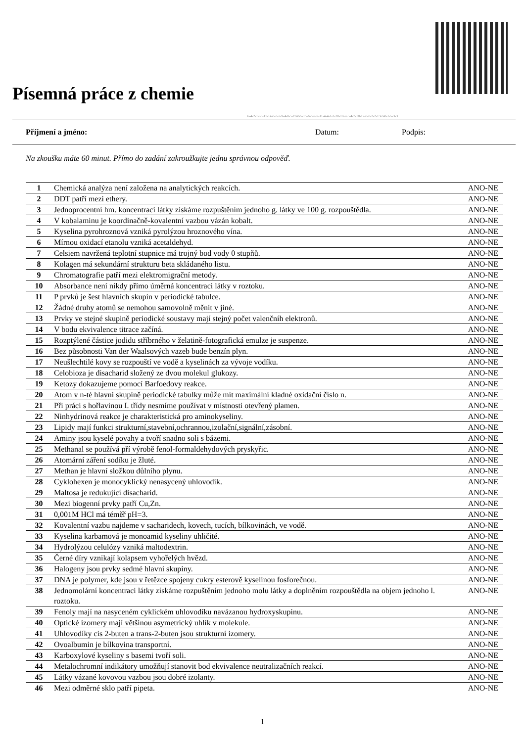Písemná práce z chemie
6-4-2-12-6-11-14-6-3-7-9-4-8-5-19-8-5-15-6-6-9-9-11-4-4-1-2-20-10-7-5-4-7-10-17-8-8-2-2-13-3-8-1-5-3-3
Příjmení a jméno: Datum: Podpis:
Na zkoušku máte 60 minut. Přímo do zadání zakroužkujte jednu správnou odpověď.
| 1 | Chemická analýza není založena na analytických reakcích. | ANO-NE |
| 2 | DDT patří mezi ethery. | ANO-NE |
| 3 | Jednoprocentní hm. koncentraci látky získáme rozpuštěním jednoho g. látky ve 100 g. rozpouštědla. | ANO-NE |
| 4 | V kobalaminu je koordinačně-kovalentní vazbou vázán kobalt. | ANO-NE |
| 5 | Kyselina pyrohroznová vzniká pyrolýzou hroznového vína. | ANO-NE |
| 6 | Mírnou oxidací etanolu vzniká acetaldehyd. | ANO-NE |
| 7 | Celsiem navržená teplotní stupnice má trojný bod vody 0 stupňů. | ANO-NE |
| 8 | Kolagen má sekundární strukturu beta skládaného listu. | ANO-NE |
| 9 | Chromatografie patří mezi elektromigrační metody. | ANO-NE |
| 10 | Absorbance není nikdy přímo úměrná koncentraci látky v roztoku. | ANO-NE |
| 11 | P prvků je šest hlavních skupin v periodické tabulce. | ANO-NE |
| 12 | Žádné druhy atomů se nemohou samovolně měnit v jiné. | ANO-NE |
| 13 | Prvky ve stejné skupině periodické soustavy mají stejný počet valenčníh elektronů. | ANO-NE |
| 14 | V bodu ekvivalence titrace začíná. | ANO-NE |
| 15 | Rozptýlené částice jodidu stříbrného v želatině-fotografická emulze je suspenze. | ANO-NE |
| 16 | Bez působnosti Van der Waalsových vazeb bude benzín plyn. | ANO-NE |
| 17 | Neušlechtilé kovy se rozpouští ve vodě a kyselinách za vývoje vodíku. | ANO-NE |
| 18 | Celobioza je disacharid složený ze dvou molekul glukozy. | ANO-NE |
| 19 | Ketozy dokazujeme pomocí Barfoedovy reakce. | ANO-NE |
| 20 | Atom v n-té hlavní skupině periodické tabulky může mít maximální kladné oxidační číslo n. | ANO-NE |
| 21 | Při práci s hořlavinou I. třídy nesmíme používat v místnosti otevřený plamen. | ANO-NE |
| 22 | Ninhydrinová reakce je charakteristická pro aminokyseliny. | ANO-NE |
| 23 | Lipidy mají funkci strukturní,stavební,ochrannou,izolační,signální,zásobní. | ANO-NE |
| 24 | Aminy jsou kyselé povahy a tvoří snadno soli s bázemi. | ANO-NE |
| 25 | Methanal se používá pří výrobě fenol-formaldehydových pryskyřic. | ANO-NE |
| 26 | Atomární záření sodíku je žluté. | ANO-NE |
| 27 | Methan je hlavní složkou důlního plynu. | ANO-NE |
| 28 | Cyklohexen je monocyklický nenasycený uhlovodík. | ANO-NE |
| 29 | Maltosa je redukující disacharid. | ANO-NE |
| 30 | Mezi biogenní prvky patří Cu,Zn. | ANO-NE |
| 31 | 0,001M HCl má téměř pH=3. | ANO-NE |
| 32 | Kovalentní vazbu najdeme v sacharidech, kovech, tucích, bílkovinách, ve vodě. | ANO-NE |
| 33 | Kyselina karbamová je monoamid kyseliny uhličité. | ANO-NE |
| 34 | Hydrolýzou celulózy vzniká maltodextrin. | ANO-NE |
| 35 | Černé díry vznikají kolapsem vyhořelých hvězd. | ANO-NE |
| 36 | Halogeny jsou prvky sedmé hlavní skupiny. | ANO-NE |
| 37 | DNA je polymer, kde jsou v řetězce spojeny cukry esterově kyselinou fosforečnou. | ANO-NE |
| 38 | Jednomolární koncentraci látky získáme rozpuštěním jednoho molu látky a doplněním rozpouštědla na objem jednoho l. roztoku. | ANO-NE |
| 39 | Fenoly mají na nasyceném cyklickém uhlovodíku navázanou hydroxyskupinu. | ANO-NE |
| 40 | Optické izomery mají většinou asymetrický uhlík v molekule. | ANO-NE |
| 41 | Uhlovodíky cis 2-buten a trans-2-buten jsou strukturní izomery. | ANO-NE |
| 42 | Ovoalbumin je bílkovina transportní. | ANO-NE |
| 43 | Karboxylové kyseliny s basemi tvoří soli. | ANO-NE |
| 44 | Metalochromní indikátory umožňují stanovit bod ekvivalence neutralizačních reakcí. | ANO-NE |
| 45 | Látky vázané kovovou vazbou jsou dobré izolanty. | ANO-NE |
| 46 | Mezi odměrné sklo patří pipeta. | ANO-NE |
1